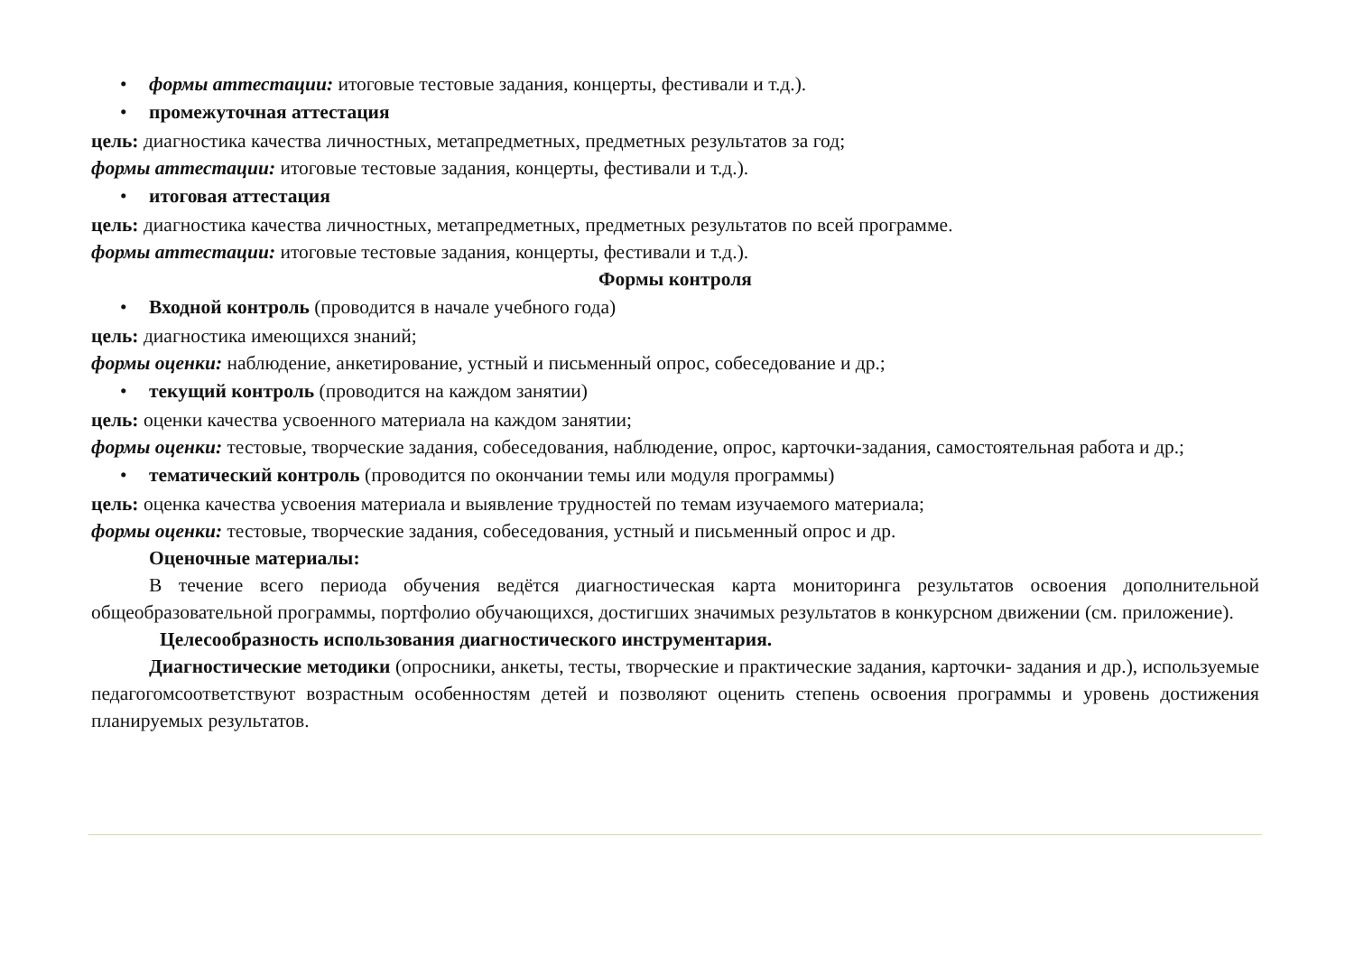• формы аттестации: итоговые тестовые задания, концерты, фестивали и т.д.).
• промежуточная аттестация
цель: диагностика качества личностных, метапредметных, предметных результатов за год;
формы аттестации: итоговые тестовые задания, концерты, фестивали и т.д.).
• итоговая аттестация
цель: диагностика качества личностных, метапредметных, предметных результатов по всей программе.
формы аттестации: итоговые тестовые задания, концерты, фестивали и т.д.).
Формы контроля
• Входной контроль (проводится в начале учебного года)
цель: диагностика имеющихся знаний;
формы оценки: наблюдение, анкетирование, устный и письменный опрос, собеседование и др.;
• текущий контроль (проводится на каждом занятии)
цель: оценки качества усвоенного материала на каждом занятии;
формы оценки: тестовые, творческие задания, собеседования, наблюдение, опрос, карточки-задания, самостоятельная работа и др.;
• тематический контроль (проводится по окончании темы или модуля программы)
цель: оценка качества усвоения материала и выявление трудностей по темам изучаемого материала;
формы оценки: тестовые, творческие задания, собеседования, устный и письменный опрос и др.
Оценочные материалы:
В течение всего периода обучения ведётся диагностическая карта мониторинга результатов освоения дополнительной общеобразовательной программы, портфолио обучающихся, достигших значимых результатов в конкурсном движении (см. приложение).
Целесообразность использования диагностического инструментария.
Диагностические методики (опросники, анкеты, тесты, творческие и практические задания, карточки- задания и др.), используемые педагогомсоответствуют возрастным особенностям детей и позволяют оценить степень освоения программы и уровень достижения планируемых результатов.